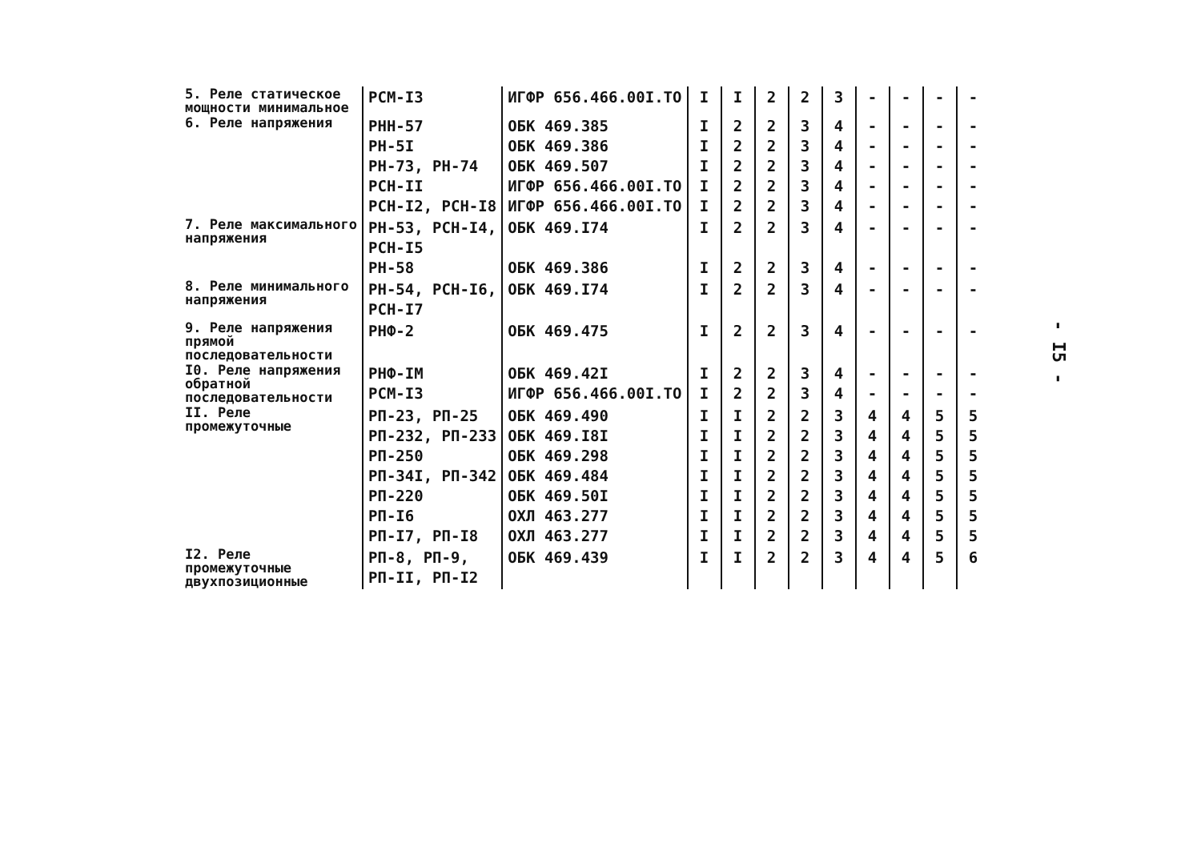| 5. Реле статическое мощности минимальное | РСМ-I3 | ИГФР 656.466.00I.ТО | I | I | 2 | 2 | 3 | - | - | - | - |
| 6. Реле напряжения | РНН-57 РН-5I РН-73, РН-74 РСН-II РСН-I2, РСН-I8 | ОБК 469.385 ОБК 469.386 ОБК 469.507 ИГФР 656.466.00I.ТО ИГФР 656.466.00I.ТО | I I I I I | 2 2 2 2 2 | 2 2 2 2 2 | 3 3 3 3 3 | 4 4 4 4 4 | - - - - - | - - - - - | - - - - - | - - - - - |
| 7. Реле максимального напряжения | РН-53, РСН-I4, РСН-I5 РН-58 | ОБК 469.I74 ОБК 469.386 | I I | 2 2 | 2 2 | 3 3 | 4 4 | - - | - - | - - | - - |
| 8. Реле минимального напряжения | РН-54, РСН-I6, РСН-I7 | ОБК 469.I74 | I | 2 | 2 | 3 | 4 | - | - | - | - |
| 9. Реле напряжения прямой последовательности | РНФ-2 | ОБК 469.475 | I | 2 | 2 | 3 | 4 | - | - | - | - |
| I0. Реле напряжения обратной последовательности | РНФ-IМ РСМ-I3 | ОБК 469.42I ИГФР 656.466.00I.ТО | I I | 2 2 | 2 2 | 3 3 | 4 4 | - - | - - | - - | - - |
| II. Реле промежуточные | РП-23, РП-25 РП-232, РП-233 РП-250 РП-34I, РП-342 РП-220 РП-I6 РП-I7, РП-I8 | ОБК 469.490 ОБК 469.I8I ОБК 469.298 ОБК 469.484 ОБК 469.50I ОХЛ 463.277 ОХЛ 463.277 | I I I I I I I | I I I I I I I | 2 2 2 2 2 2 2 | 2 2 2 2 2 2 2 | 3 3 3 3 3 3 3 | 4 4 4 4 4 4 4 | 4 4 4 4 4 4 4 | 5 5 5 5 5 5 5 | 5 5 5 5 5 5 5 |
| I2. Реле промежуточные двухпозиционные | РП-8, РП-9, РП-II, РП-I2 | ОБК 469.439 | I | I | 2 | 2 | 3 | 4 | 4 | 5 | 6 |
- I5 -